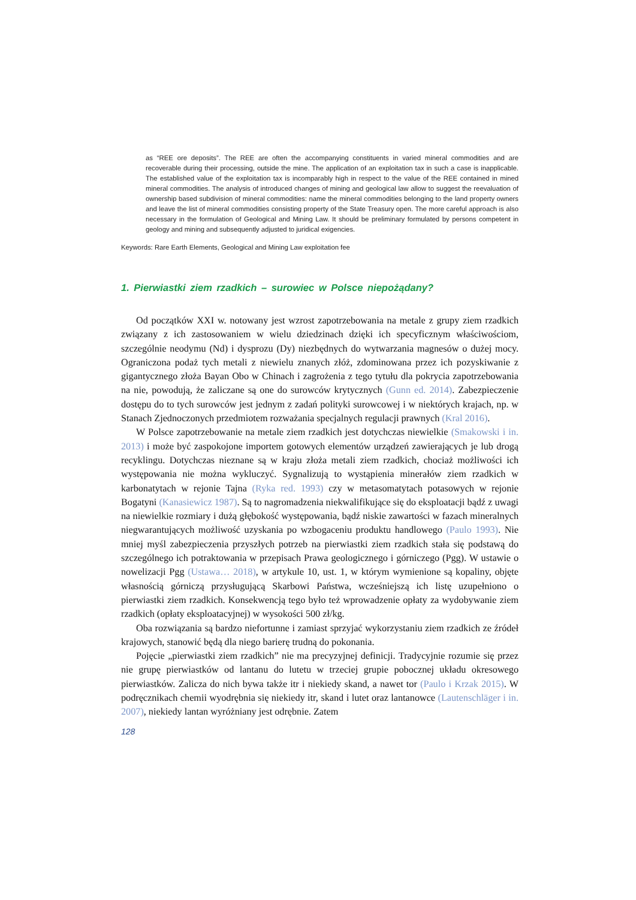as “REE ore deposits”. The REE are often the accompanying constituents in varied mineral commodities and are recoverable during their processing, outside the mine. The application of an exploitation tax in such a case is inapplicable. The established value of the exploitation tax is incomparably high in respect to the value of the REE contained in mined mineral commodities. The analysis of introduced changes of mining and geological law allow to suggest the reevaluation of ownership based subdivision of mineral commodities: name the mineral commodities belonging to the land property owners and leave the list of mineral commodities consisting property of the State Treasury open. The more careful approach is also necessary in the formulation of Geological and Mining Law. It should be preliminary formulated by persons competent in geology and mining and subsequently adjusted to juridical exigencies.
Keywords: Rare Earth Elements, Geological and Mining Law exploitation fee
1. Pierwiastki ziem rzadkich – surowiec w Polsce niepożądany?
Od początków XXI w. notowany jest wzrost zapotrzebowania na metale z grupy ziem rzadkich związany z ich zastosowaniem w wielu dziedzinach dzięki ich specyficznym właściwościom, szczególnie neodymu (Nd) i dysprozu (Dy) niezbędnych do wytwarzania magnesów o dużej mocy. Ograniczona podaż tych metali z niewielu znanych złóż, zdominowana przez ich pozyskiwanie z gigantycznego złoża Bayan Obo w Chinach i zagrożenia z tego tytułu dla pokrycia zapotrzebowania na nie, powodują, że zaliczane są one do surowców krytycznych (Gunn ed. 2014). Zabezpieczenie dostępu do to tych surowców jest jednym z zadań polityki surowcowej i w niektórych krajach, np. w Stanach Zjednoczonych przedmiotem rozważania specjalnych regulacji prawnych (Kral 2016).
W Polsce zapotrzebowanie na metale ziem rzadkich jest dotychczas niewielkie (Smakowski i in. 2013) i może być zaspokojone importem gotowych elementów urządzeń zawierających je lub drogą recyklingu. Dotychczas nieznane są w kraju złoża metali ziem rzadkich, chociaż możliwości ich występowania nie można wykluczyć. Sygnalizują to wystąpienia minerałów ziem rzadkich w karbonatytach w rejonie Tajna (Ryka red. 1993) czy w metasomatytach potasowych w rejonie Bogatyni (Kanasiewicz 1987). Są to nagromadzenia niekwalifikujące się do eksploatacji bądź z uwagi na niewielkie rozmiary i dużą głębokość występowania, bądź niskie zawartości w fazach mineralnych niegwarantujących możliwość uzyskania po wzbogaceniu produktu handlowego (Paulo 1993). Nie mniej myśl zabezpieczenia przyszłych potrzeb na pierwiastki ziem rzadkich stała się podstawą do szczególnego ich potraktowania w przepisach Prawa geologicznego i górniczego (Pgg). W ustawie o nowelizacji Pgg (Ustawa… 2018), w artykule 10, ust. 1, w którym wymienione są kopaliny, objęte własnością górniczą przysługującą Skarbowi Państwa, wcześniejszą ich listę uzupełniono o pierwiastki ziem rzadkich. Konsekwencją tego było też wprowadzenie opłaty za wydobywanie ziem rzadkich (opłaty eksploatacyjnej) w wysokości 500 zł/kg.
Oba rozwiązania są bardzo niefortunne i zamiast sprzyjać wykorzystaniu ziem rzadkich ze źródeł krajowych, stanowić będą dla niego barierę trudną do pokonania.
Pojęcie „pierwiastki ziem rzadkich” nie ma precyzyjnej definicji. Tradycyjnie rozumie się przez nie grupę pierwiastków od lantanu do lutetu w trzeciej grupie pobocznej układu okresowego pierwiastków. Zalicza do nich bywa także itr i niekiedy skand, a nawet tor (Paulo i Krzak 2015). W podręcznikach chemii wyodrębnia się niekiedy itr, skand i lutet oraz lantanowce (Lautenschläger i in. 2007), niekiedy lantan wyróżniany jest odrębnie. Zatem
128